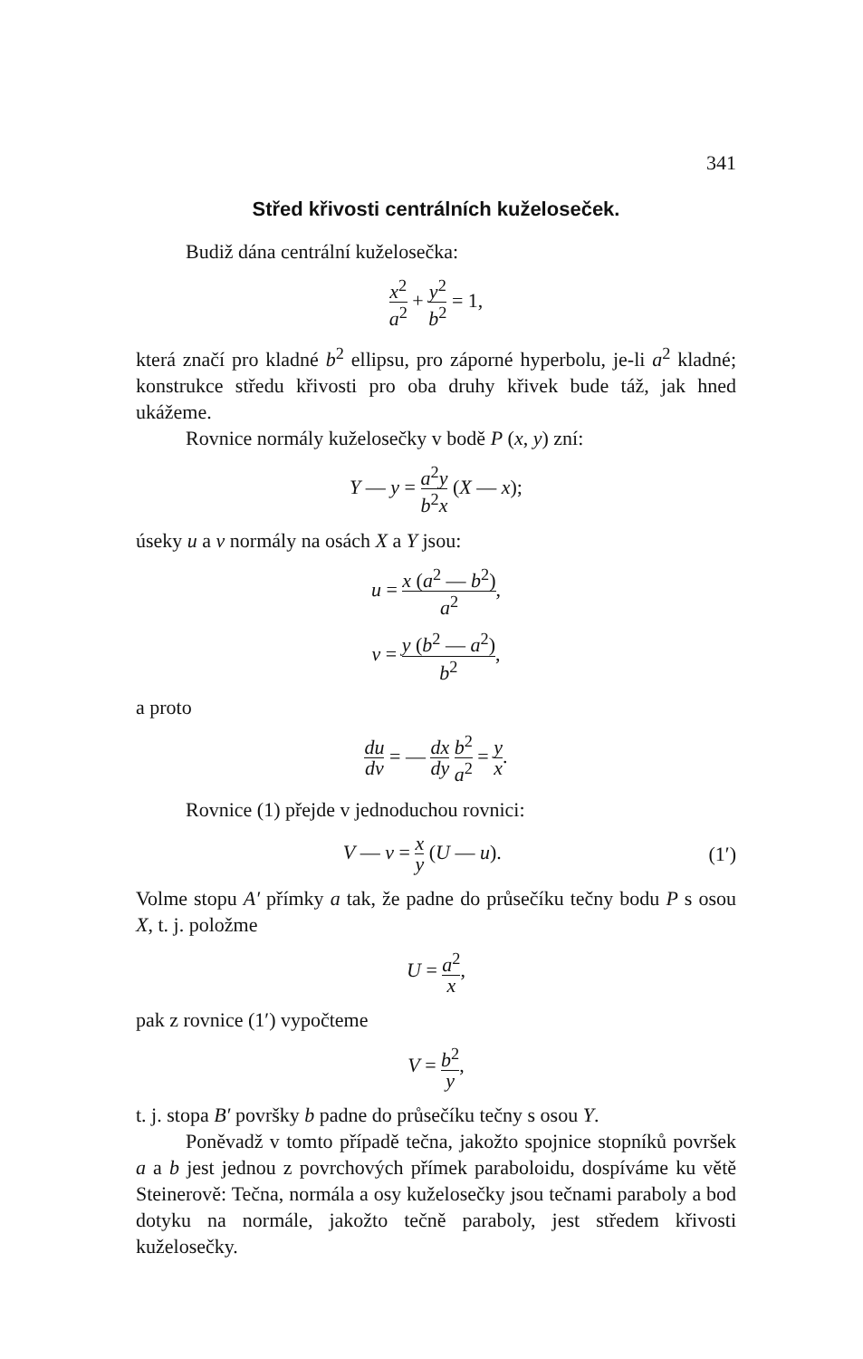341
Střed křivosti centrálních kuželoseček.
Budiž dána centrální kuželosečka:
x<sup>2</sup> a<sup>2</sup> + y<sup>2</sup> b<sup>2</sup> = 1,
která značí pro kladné b<sup>2</sup> ellipsu, pro záporné hyperbolu, je-li a<sup>2</sup> kladné; konstrukce středu křivosti pro oba druhy křivek bude táž, jak hned ukážeme.
Rovnice normály kuželosečky v bodě P (x, y) zní:
Y — y = a<sup>2</sup>y b<sup>2</sup>x (X — x);
úseky u a v normály na osách X a Y jsou:
u = x (a<sup>2</sup> — b<sup>2</sup>) a<sup>2</sup>,
v = y (b<sup>2</sup> — a<sup>2</sup>) b<sup>2</sup>,
a proto
du dv = — dx dy b<sup>2</sup> a<sup>2</sup> = y x.
Rovnice (1) přejde v jednoduchou rovnici:
V — v = x y (U — u). (1′)
Volme stopu A′ přímky a tak, že padne do průsečíku tečny bodu P s osou X, t. j. položme
U = a<sup>2</sup> x,
pak z rovnice (1′) vypočteme
V = b<sup>2</sup> y,
t. j. stopa B′ površky b padne do průsečíku tečny s osou Y.
Poněvadž v tomto případě tečna, jakožto spojnice stopníků površek a a b jest jednou z povrchových přímek paraboloidu, dospíváme ku větě Steinerově: Tečna, normála a osy kuželosečky jsou tečnami paraboly a bod dotyku na normále, jakožto tečně paraboly, jest středem křivosti kuželosečky.